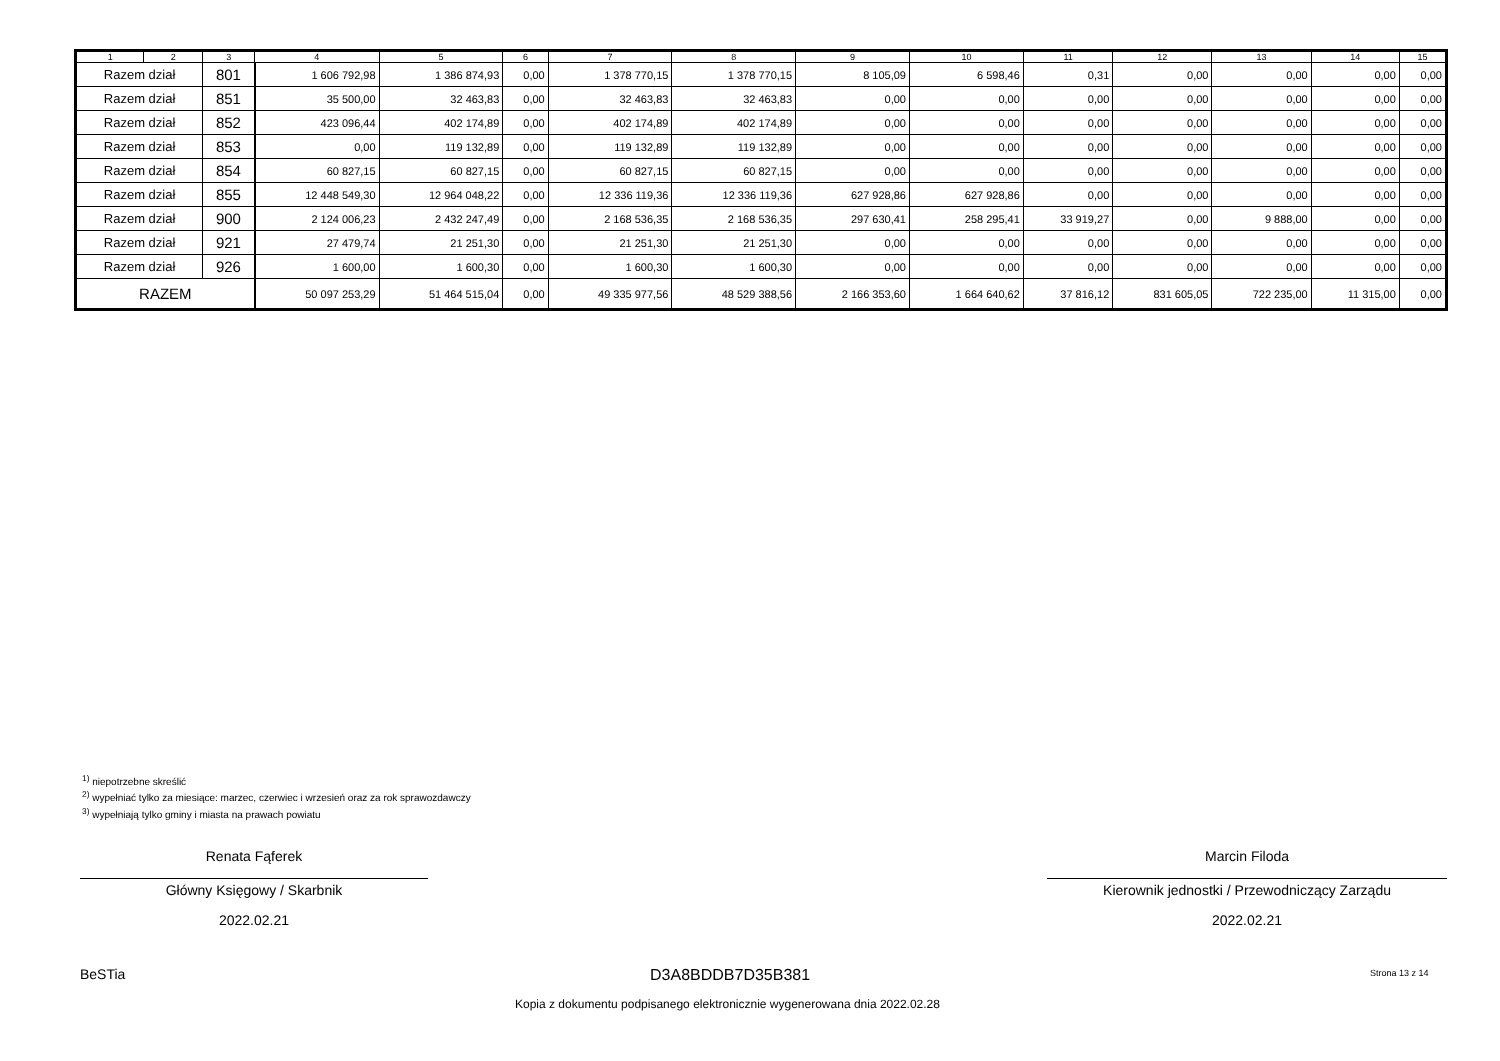| 1 | 2 | 3 | 4 | 5 | 6 | 7 | 8 | 9 | 10 | 11 | 12 | 13 | 14 | 15 |
| --- | --- | --- | --- | --- | --- | --- | --- | --- | --- | --- | --- | --- | --- | --- |
| Razem dział | | 801 | 1 606 792,98 | 1 386 874,93 | 0,00 | 1 378 770,15 | 1 378 770,15 | 8 105,09 | 6 598,46 | 0,31 | 0,00 | 0,00 | 0,00 | 0,00 |
| Razem dział | | 851 | 35 500,00 | 32 463,83 | 0,00 | 32 463,83 | 32 463,83 | 0,00 | 0,00 | 0,00 | 0,00 | 0,00 | 0,00 | 0,00 |
| Razem dział | | 852 | 423 096,44 | 402 174,89 | 0,00 | 402 174,89 | 402 174,89 | 0,00 | 0,00 | 0,00 | 0,00 | 0,00 | 0,00 | 0,00 |
| Razem dział | | 853 | 0,00 | 119 132,89 | 0,00 | 119 132,89 | 119 132,89 | 0,00 | 0,00 | 0,00 | 0,00 | 0,00 | 0,00 | 0,00 |
| Razem dział | | 854 | 60 827,15 | 60 827,15 | 0,00 | 60 827,15 | 60 827,15 | 0,00 | 0,00 | 0,00 | 0,00 | 0,00 | 0,00 | 0,00 |
| Razem dział | | 855 | 12 448 549,30 | 12 964 048,22 | 0,00 | 12 336 119,36 | 12 336 119,36 | 627 928,86 | 627 928,86 | 0,00 | 0,00 | 0,00 | 0,00 | 0,00 |
| Razem dział | | 900 | 2 124 006,23 | 2 432 247,49 | 0,00 | 2 168 536,35 | 2 168 536,35 | 297 630,41 | 258 295,41 | 33 919,27 | 0,00 | 9 888,00 | 0,00 | 0,00 |
| Razem dział | | 921 | 27 479,74 | 21 251,30 | 0,00 | 21 251,30 | 21 251,30 | 0,00 | 0,00 | 0,00 | 0,00 | 0,00 | 0,00 | 0,00 |
| Razem dział | | 926 | 1 600,00 | 1 600,30 | 0,00 | 1 600,30 | 1 600,30 | 0,00 | 0,00 | 0,00 | 0,00 | 0,00 | 0,00 | 0,00 |
| RAZEM | | | 50 097 253,29 | 51 464 515,04 | 0,00 | 49 335 977,56 | 48 529 388,56 | 2 166 353,60 | 1 664 640,62 | 37 816,12 | 831 605,05 | 722 235,00 | 11 315,00 | 0,00 |
<sup>1)</sup> niepotrzebne skreślić
<sup>2)</sup> wypełniać tylko za miesiące: marzec, czerwiec i wrzesień oraz za rok sprawozdawczy
<sup>3)</sup> wypełniają tylko gminy i miasta na prawach powiatu
Renata Fąferek
Główny Księgowy / Skarbnik
2022.02.21
Marcin Filoda
Kierownik jednostki / Przewodniczący Zarządu
2022.02.21
BeSTia D3A8BDDB7D35B381 Strona 13 z 14
Kopia z dokumentu podpisanego elektronicznie wygenerowana dnia 2022.02.28